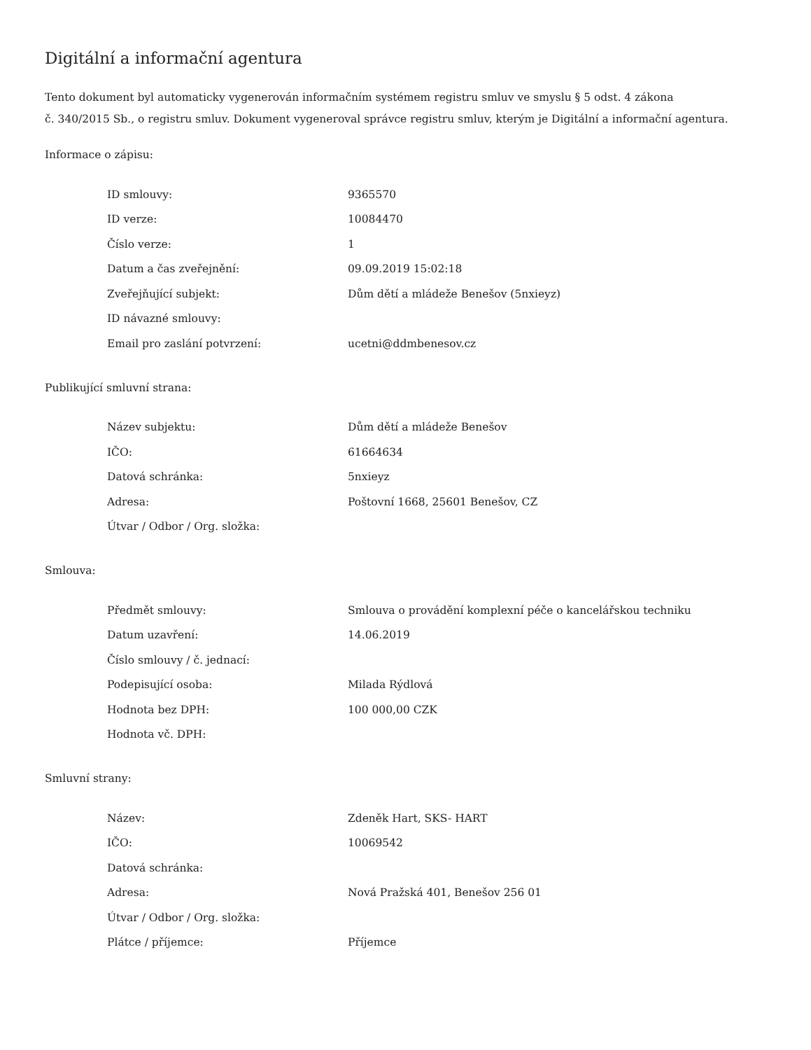Digitální a informační agentura
Tento dokument byl automaticky vygenerován informačním systémem registru smluv ve smyslu § 5 odst. 4 zákona
č. 340/2015 Sb., o registru smluv. Dokument vygeneroval správce registru smluv, kterým je Digitální a informační agentura.
Informace o zápisu:
| ID smlouvy: | 9365570 |
| ID verze: | 10084470 |
| Číslo verze: | 1 |
| Datum a čas zveřejnění: | 09.09.2019 15:02:18 |
| Zveřejňující subjekt: | Dům dětí a mládeže Benešov (5nxieyz) |
| ID návazné smlouvy: | |
| Email pro zaslání potvrzení: | ucetni@ddmbenesov.cz |
Publikující smluvní strana:
| Název subjektu: | Dům dětí a mládeže Benešov |
| IČO: | 61664634 |
| Datová schránka: | 5nxieyz |
| Adresa: | Poštovní 1668, 25601 Benešov, CZ |
| Útvar / Odbor / Org. složka: | |
Smlouva:
| Předmět smlouvy: | Smlouva o provádění komplexní péče o kancelářskou techniku |
| Datum uzavření: | 14.06.2019 |
| Číslo smlouvy / č. jednací: | |
| Podepisující osoba: | Milada Rýdlová |
| Hodnota bez DPH: | 100 000,00 CZK |
| Hodnota vč. DPH: | |
Smluvní strany:
| Název: | Zdeněk Hart, SKS- HART |
| IČO: | 10069542 |
| Datová schránka: | |
| Adresa: | Nová Pražská 401, Benešov 256 01 |
| Útvar / Odbor / Org. složka: | |
| Plátce / příjemce: | Příjemce |